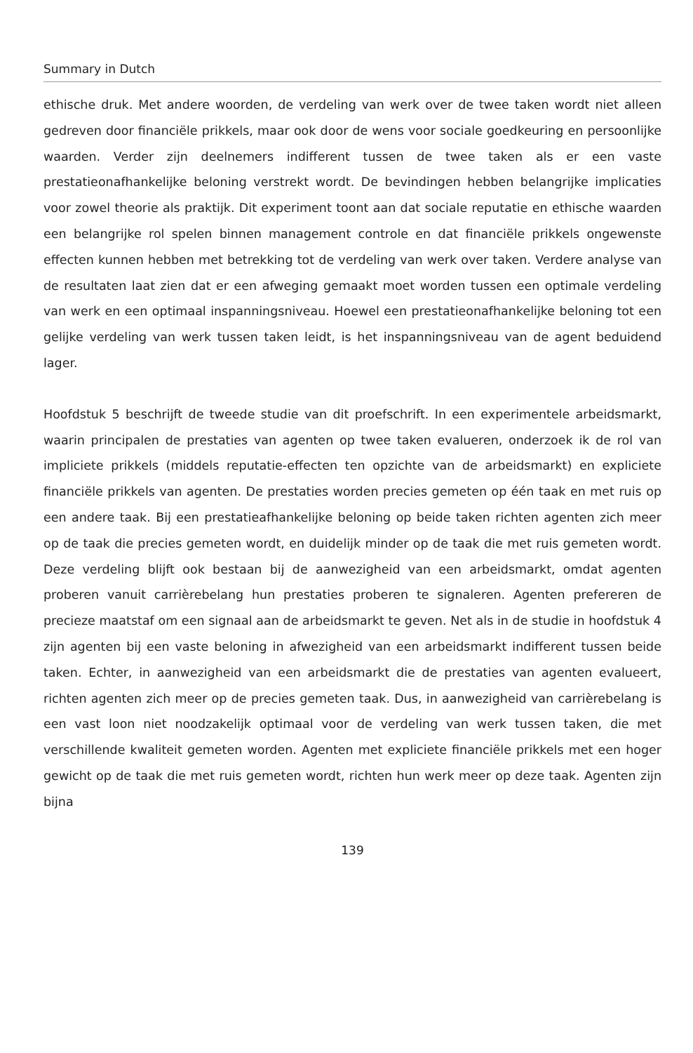Summary in Dutch
ethische druk. Met andere woorden, de verdeling van werk over de twee taken wordt niet alleen gedreven door financiële prikkels, maar ook door de wens voor sociale goedkeuring en persoonlijke waarden. Verder zijn deelnemers indifferent tussen de twee taken als er een vaste prestatieonafhankelijke beloning verstrekt wordt. De bevindingen hebben belangrijke implicaties voor zowel theorie als praktijk. Dit experiment toont aan dat sociale reputatie en ethische waarden een belangrijke rol spelen binnen management controle en dat financiële prikkels ongewenste effecten kunnen hebben met betrekking tot de verdeling van werk over taken. Verdere analyse van de resultaten laat zien dat er een afweging gemaakt moet worden tussen een optimale verdeling van werk en een optimaal inspanningsniveau. Hoewel een prestatieonafhankelijke beloning tot een gelijke verdeling van werk tussen taken leidt, is het inspanningsniveau van de agent beduidend lager.
Hoofdstuk 5 beschrijft de tweede studie van dit proefschrift. In een experimentele arbeidsmarkt, waarin principalen de prestaties van agenten op twee taken evalueren, onderzoek ik de rol van impliciete prikkels (middels reputatie-effecten ten opzichte van de arbeidsmarkt) en expliciete financiële prikkels van agenten. De prestaties worden precies gemeten op één taak en met ruis op een andere taak. Bij een prestatieafhankelijke beloning op beide taken richten agenten zich meer op de taak die precies gemeten wordt, en duidelijk minder op de taak die met ruis gemeten wordt. Deze verdeling blijft ook bestaan bij de aanwezigheid van een arbeidsmarkt, omdat agenten proberen vanuit carrièrebelang hun prestaties proberen te signaleren. Agenten prefereren de precieze maatstaf om een signaal aan de arbeidsmarkt te geven. Net als in de studie in hoofdstuk 4 zijn agenten bij een vaste beloning in afwezigheid van een arbeidsmarkt indifferent tussen beide taken. Echter, in aanwezigheid van een arbeidsmarkt die de prestaties van agenten evalueert, richten agenten zich meer op de precies gemeten taak. Dus, in aanwezigheid van carrièrebelang is een vast loon niet noodzakelijk optimaal voor de verdeling van werk tussen taken, die met verschillende kwaliteit gemeten worden. Agenten met expliciete financiële prikkels met een hoger gewicht op de taak die met ruis gemeten wordt, richten hun werk meer op deze taak. Agenten zijn bijna
139